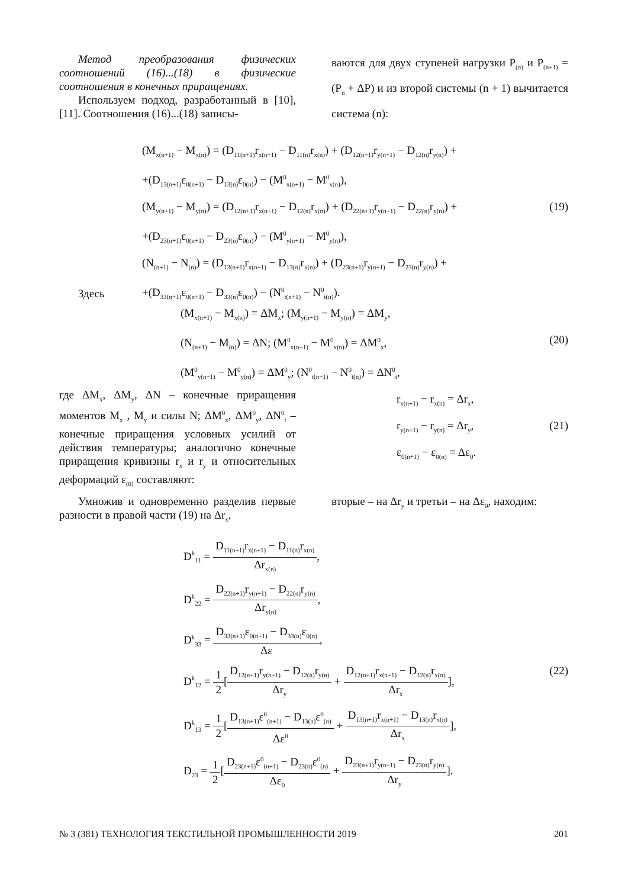Метод преобразования физических соотношений (16)...(18) в физические соотношения в конечных приращениях.
Используем подход, разработанный в [10], [11]. Соотношения (16)...(18) записы-
ваются для двух ступеней нагрузки P<sub>(n)</sub> и P<sub>(n+1)</sub> = (P<sub>n</sub> + ΔP) и из второй системы (n + 1) вычитается система (n):
(M<sub>x(n+1)</sub> − M<sub>x(n)</sub>) = (D<sub>11(n+1)</sub>r<sub>x(n+1)</sub> − D<sub>11(n)</sub>r<sub>x(n)</sub>) + (D<sub>12(n+1)</sub>r<sub>y(n+1)</sub> − D<sub>12(n)</sub>r<sub>y(n)</sub>) +
+(D<sub>13(n+1)</sub>ε<sub>0(n+1)</sub> − D<sub>13(n)</sub>ε<sub>0(n)</sub>) − (M<sup>0</sup><sub>x(n+1)</sub> − M<sup>0</sup><sub>x(n)</sub>),
(M<sub>y(n+1)</sub> − M<sub>y(n)</sub>) = (D<sub>12(n+1)</sub>r<sub>x(n+1)</sub> − D<sub>12(n)</sub>r<sub>x(n)</sub>) + (D<sub>22(n+1)</sub>r<sub>y(n+1)</sub> − D<sub>22(n)</sub>r<sub>y(n)</sub>) + (19)
+(D<sub>23(n+1)</sub>ε<sub>0(n+1)</sub> − D<sub>23(n)</sub>ε<sub>0(n)</sub>) − (M<sup>0</sup><sub>y(n+1)</sub> − M<sup>0</sup><sub>y(n)</sub>),
(N<sub>(n+1)</sub> − N<sub>(n)</sub>) = (D<sub>13(n+1)</sub>r<sub>x(n+1)</sub> − D<sub>13(n)</sub>r<sub>x(n)</sub>) + (D<sub>23(n+1)</sub>r<sub>y(n+1)</sub> − D<sub>23(n)</sub>r<sub>y(n)</sub>) +
+(D<sub>33(n+1)</sub>ε<sub>0(n+1)</sub> − D<sub>33(n)</sub>ε<sub>0(n)</sub>) − (N<sup>0</sup><sub>t(n+1)</sub> − N<sup>0</sup><sub>t(n)</sub>).
Здесь
(M<sub>x(n+1)</sub> − M<sub>x(n)</sub>) = ΔM<sub>x</sub>; (M<sub>y(n+1)</sub> − M<sub>y(n)</sub>) = ΔM<sub>y</sub>,
(N<sub>(n+1)</sub> − M<sub>(n)</sub>) = ΔN; (M<sup>0</sup><sub>x(n+1)</sub> − M<sup>0</sup><sub>x(n)</sub>) = ΔM<sup>0</sup><sub>x</sub>, (20)
(M<sup>0</sup><sub>y(n+1)</sub> − M<sup>0</sup><sub>y(n)</sub>) = ΔM<sup>0</sup><sub>y</sub>; (N<sup>0</sup><sub>t(n+1)</sub> − N<sup>0</sup><sub>t(n)</sub>) = ΔN<sup>0</sup><sub>t</sub>,
где ΔM<sub>x</sub>, ΔM<sub>y</sub>, ΔN – конечные приращения моментов M<sub>x</sub> , M<sub>y</sub> и силы N; ΔM<sup>0</sup><sub>x</sub>, ΔM<sup>0</sup><sub>y</sub>, ΔN<sup>0</sup><sub>t</sub> – конечные приращения условных усилий от действия температуры; аналогично конечные приращения кривизны r<sub>x</sub> и r<sub>y</sub> и относительных деформаций ε<sub>(0)</sub> составляют:
r<sub>x(n+1)</sub> − r<sub>x(n)</sub> = Δr<sub>x</sub>,
r<sub>y(n+1)</sub> − r<sub>y(n)</sub> = Δr<sub>y</sub>, (21)
ε<sub>0(n+1)</sub> − ε<sub>0(n)</sub> = Δε<sub>0</sub>.
Умножив и одновременно разделив первые разности в правой части (19) на Δr<sub>x</sub>,
вторые – на Δr<sub>y</sub> и третьи – на Δε<sub>0</sub>, находим:
D<sup>k</sup><sub>11</sub> = D<sub>11(n+1)</sub>r<sub>x(n+1)</sub> − D<sub>11(n)</sub>r<sub>x(n)</sub> Δr<sub>x(n)</sub>,
D<sup>k</sup><sub>22</sub> = D<sub>22(n+1)</sub>r<sub>y(n+1)</sub> − D<sub>22(n)</sub>r<sub>y(n)</sub> Δr<sub>y(n)</sub>,
D<sup>k</sup><sub>33</sub> = D<sub>33(n+1)</sub>ε<sub>0(n+1)</sub> − D<sub>33(n)</sub>ε<sub>0(n)</sub> Δε,
D<sup>k</sup><sub>12</sub> = 1 2[D<sub>12(n+1)</sub>r<sub>y(n+1)</sub> − D<sub>12(n)</sub>r<sub>y(n)</sub> Δr<sub>y</sub> + D<sub>12(n+1)</sub>r<sub>x(n+1)</sub> − D<sub>12(n)</sub>r<sub>x(n)</sub> Δr<sub>x</sub>], (22)
D<sup>k</sup><sub>13</sub> = 1 2[D<sub>13(n+1)</sub>ε<sup>0</sup><sub>(n+1)</sub> − D<sub>13(n)</sub>ε<sup>0</sup><sub>(n)</sub> Δε<sup>0</sup> + D<sub>13(n+1)</sub>r<sub>x(n+1)</sub> − D<sub>13(n)</sub>r<sub>x(n)</sub> Δr<sub>x</sub>],
D<sub>23</sub> = 1 2[D<sub>23(n+1)</sub>ε<sup>0</sup><sub>(n+1)</sub> − D<sub>23(n)</sub>ε<sup>0</sup><sub>(n)</sub> Δε<sub>0</sub> + D<sub>23(n+1)</sub>r<sub>y(n+1)</sub> − D<sub>23(n)</sub>r<sub>y(n)</sub> Δr<sub>y</sub>].
№ 3 (381) ТЕХНОЛОГИЯ ТЕКСТИЛЬНОЙ ПРОМЫШЛЕННОСТИ 2019 201